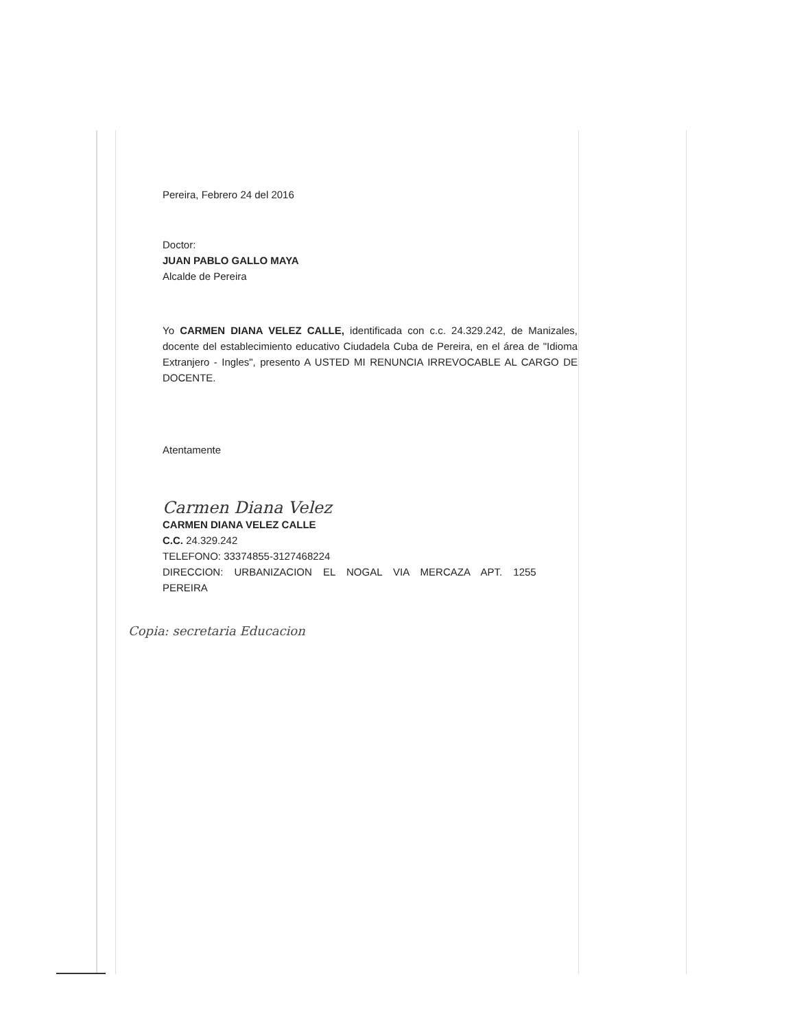Pereira, Febrero 24 del 2016
Doctor:
JUAN PABLO GALLO MAYA
Alcalde de Pereira
Yo CARMEN DIANA VELEZ CALLE, identificada con c.c. 24.329.242, de Manizales, docente del establecimiento educativo Ciudadela Cuba de Pereira, en el área de "Idioma Extranjero - Ingles", presento A USTED MI RENUNCIA IRREVOCABLE AL CARGO DE DOCENTE.
Atentamente
Carmen Diana Velez
CARMEN DIANA VELEZ CALLE
C.C. 24.329.242
TELEFONO: 33374855-3127468224
DIRECCION: URBANIZACION EL NOGAL VIA MERCAZA APT. 1255
PEREIRA
Copia: secretaria Educacion